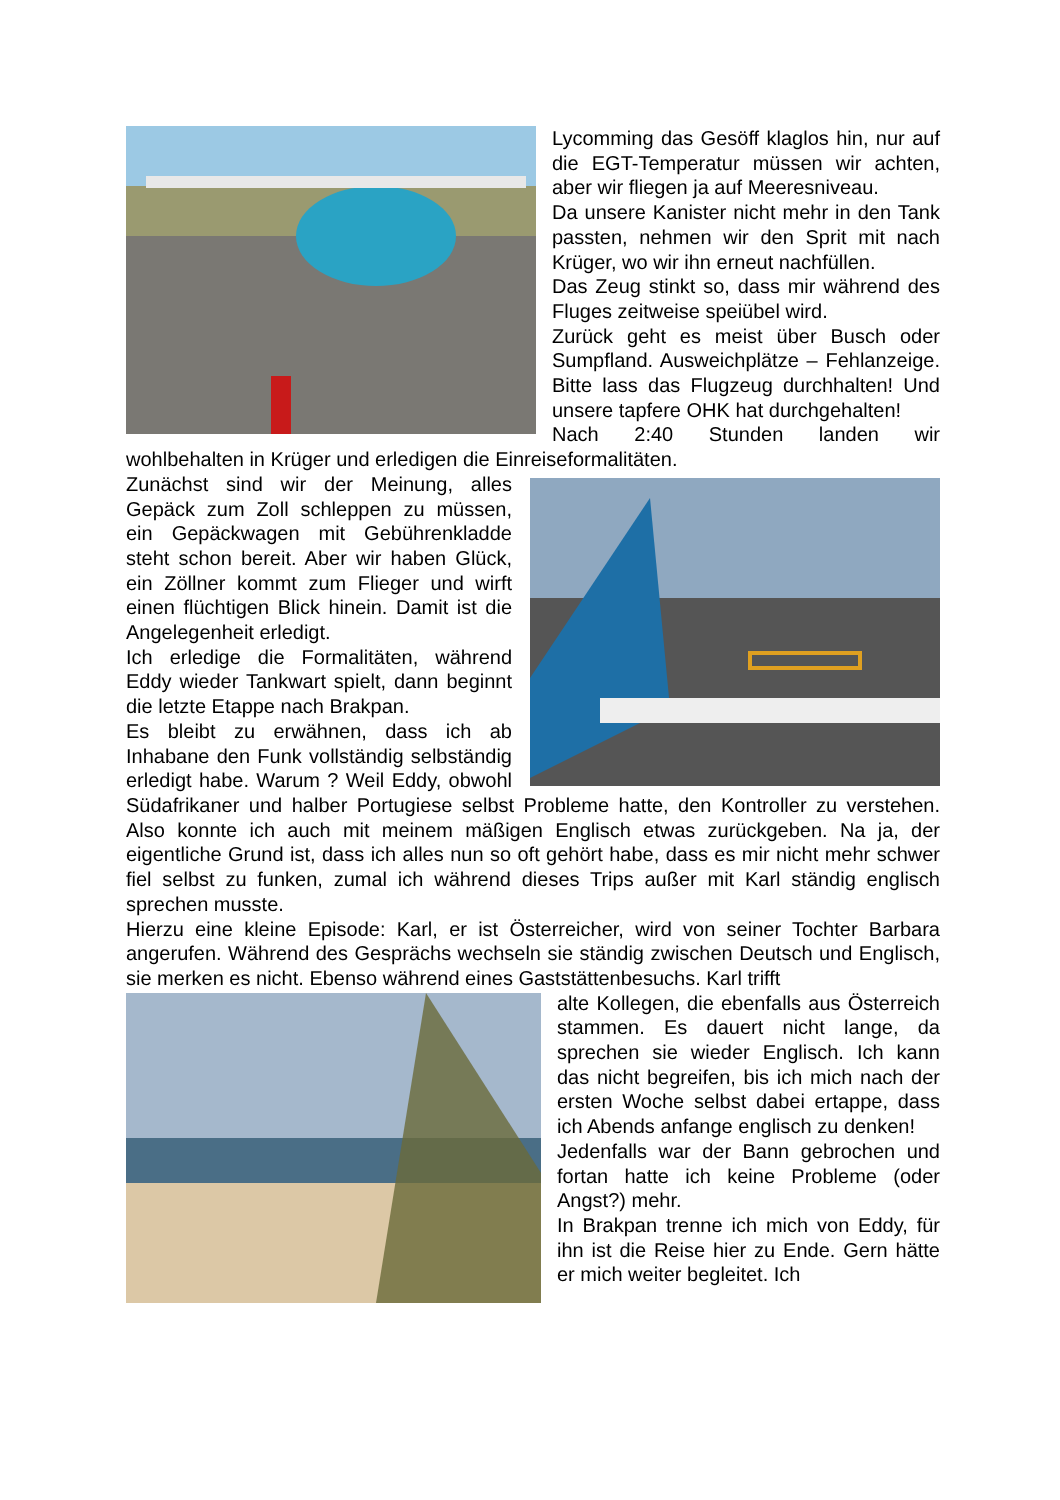Lycomming das Gesöff klaglos hin, nur auf die EGT-Temperatur müssen wir achten, aber wir fliegen ja auf Meeresniveau.
Da unsere Kanister nicht mehr in den Tank passten, nehmen wir den Sprit mit nach Krüger, wo wir ihn erneut nachfüllen.
Das Zeug stinkt so, dass mir während des Fluges zeitweise speiübel wird.
Zurück geht es meist über Busch oder Sumpfland. Ausweichplätze – Fehlanzeige. Bitte lass das Flugzeug durchhalten! Und unsere tapfere OHK hat durchgehalten!
Nach 2:40 Stunden landen wir wohlbehalten in Krüger und erledigen die Einreiseformalitäten.
Zunächst sind wir der Meinung, alles Gepäck zum Zoll schleppen zu müssen, ein Gepäckwagen mit Gebührenkladde steht schon bereit. Aber wir haben Glück, ein Zöllner kommt zum Flieger und wirft einen flüchtigen Blick hinein. Damit ist die Angelegenheit erledigt.
Ich erledige die Formalitäten, während Eddy wieder Tankwart spielt, dann beginnt die letzte Etappe nach Brakpan.
Es bleibt zu erwähnen, dass ich ab Inhabane den Funk vollständig selbständig erledigt habe. Warum ? Weil Eddy, obwohl Südafrikaner und halber Portugiese selbst Probleme hatte, den Kontroller zu verstehen. Also konnte ich auch mit meinem mäßigen Englisch etwas zurückgeben. Na ja, der eigentliche Grund ist, dass ich alles nun so oft gehört habe, dass es mir nicht mehr schwer fiel selbst zu funken, zumal ich während dieses Trips außer mit Karl ständig englisch sprechen musste.
Hierzu eine kleine Episode: Karl, er ist Österreicher, wird von seiner Tochter Barbara angerufen. Während des Gesprächs wechseln sie ständig zwischen Deutsch und Englisch, sie merken es nicht. Ebenso während eines Gaststättenbesuchs. Karl trifft
alte Kollegen, die ebenfalls aus Österreich stammen. Es dauert nicht lange, da sprechen sie wieder Englisch. Ich kann das nicht begreifen, bis ich mich nach der ersten Woche selbst dabei ertappe, dass ich Abends anfange englisch zu denken!
Jedenfalls war der Bann gebrochen und fortan hatte ich keine Probleme (oder Angst?) mehr.
In Brakpan trenne ich mich von Eddy, für ihn ist die Reise hier zu Ende. Gern hätte er mich weiter begleitet. Ich